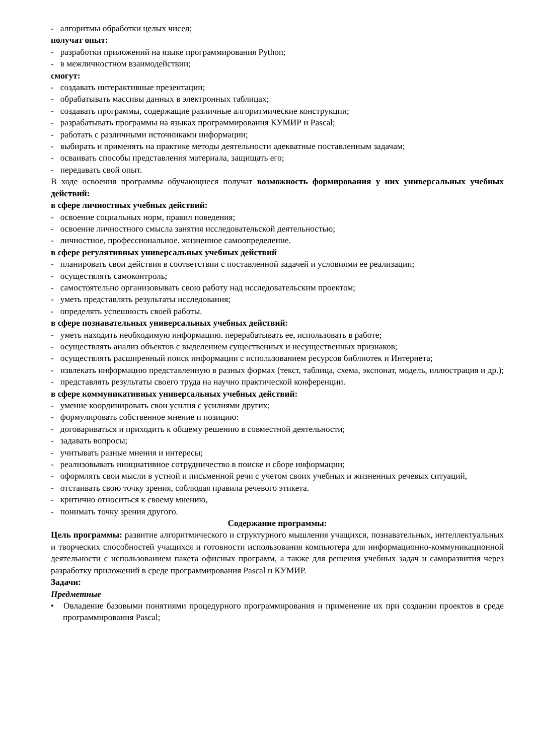- алгоритмы обработки целых чисел;
получат опыт:
- разработки приложений на языке программирования Python;
- в межличностном взаимодействии;
смогут:
- создавать интерактивные презентации;
- обрабатывать массивы данных в электронных таблицах;
- создавать программы, содержащие различные алгоритмические конструкции;
- разрабатывать программы на языках программирования КУМИР и Pascal;
- работать с различными источниками информации;
- выбирать и применять на практике методы деятельности адекватные поставленным задачам;
- осваивать способы представления материала, защищать его;
- передавать свой опыт.
В ходе освоения программы обучающиеся получат возможность формирования у них универсальных учебных действий:
в сфере личностных учебных действий:
- освоение социальных норм, правил поведения;
- освоение личностного смысла занятия исследовательской деятельностью;
- личностное, профессиональное. жизненное самоопределение.
в сфере регулятивных универсальных учебных действий
- планировать свои действия в соответствии с поставленной задачей и условиями ее реализации;
- осуществлять самоконтроль;
- самостоятельно организовывать свою работу над исследовательским проектом;
- уметь представлять результаты исследования;
- определять успешность своей работы.
в сфере познавательных универсальных учебных действий:
- уметь находить необходимую информацию. перерабатывать ее, использовать в работе;
- осуществлять анализ объектов с выделением существенных и несущественных признаков;
- осуществлять расширенный поиск информации с использованием ресурсов библиотек и Интернета;
- извлекать информацию представленную в разных формах (текст, таблица, схема, экспонат, модель, иллюстрация и др.);
- представлять результаты своего труда на научно практической конференции.
в сфере коммуникативных универсальных учебных действий:
- умение координировать свои усилия с усилиями других;
- формулировать собственное мнение и позицию:
- договариваться и приходить к общему решению в совместной деятельности;
- задавать вопросы;
- учитывать разные мнения и интересы;
- реализовывать инициативное сотрудничество в поиске и сборе информации;
- оформлять свои мысли в устной и письменной речи с учетом своих учебных и жизненных речевых ситуаций,
- отстаивать свою точку зрения, соблюдая правила речевого этикета.
- критично относиться к своему мнению,
- понимать точку зрения другого.
Содержание программы:
Цель программы: развитие алгоритмического и структурного мышления учащихся, познавательных, интеллектуальных и творческих способностей учащихся и готовности использования компьютера для информационно-коммуникационной деятельности с использованием пакета офисных программ, а также для решения учебных задач и саморазвития через разработку приложений в среде программирования Pascal и КУМИР.
Задачи:
Предметные
• Овладение базовыми понятиями процедурного программирования и применение их при создании проектов в среде программирования Pascal;